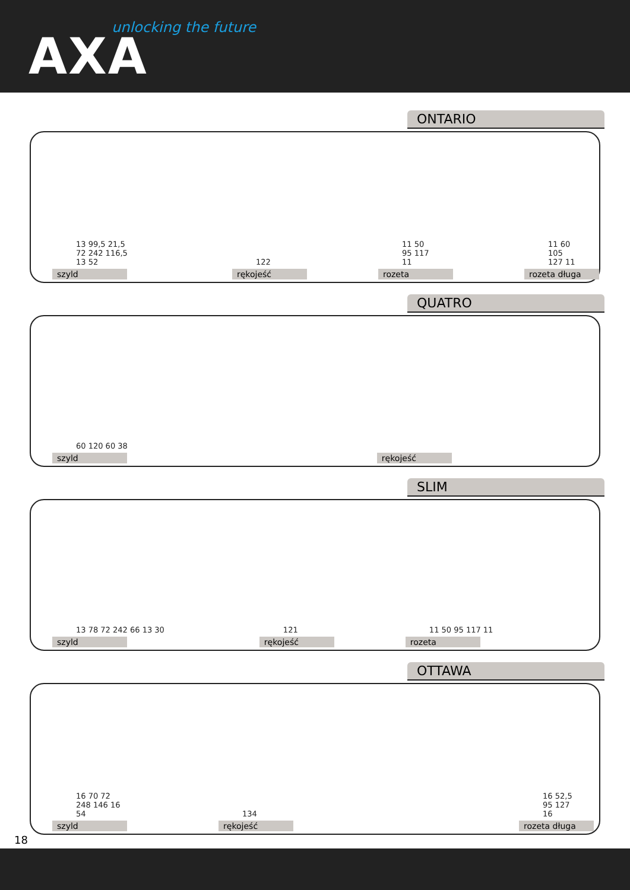unlocking the future
AXA
ONTARIO
13 99,5 21,5 72 242 116,5 13 52
szyld
122
rękojeść
11 50 95 117 11
rozeta
11 60 105 127 11
rozeta długa
QUATRO
60 120 60 38
szyld
rękojeść
SLIM
13 78 72 242 66 13 30
szyld
121
rękojeść
11 50 95 117 11
rozeta
OTTAWA
16 70 72 248 146 16 54
szyld
134
rękojeść
16 52,5 95 127 16
rozeta długa
18